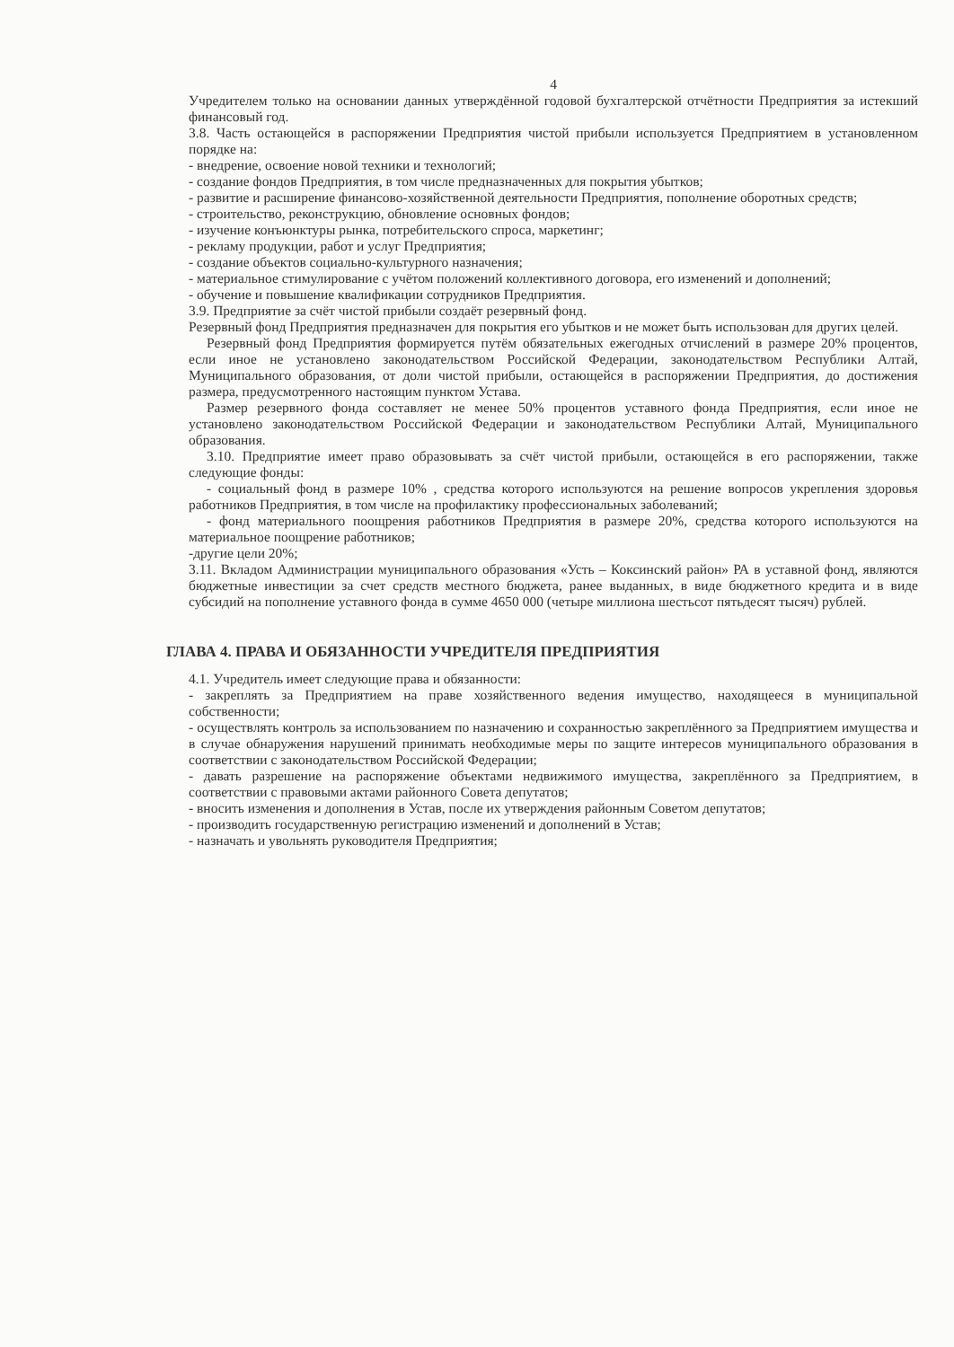4
Учредителем только на основании данных утверждённой годовой бухгалтерской отчётности Предприятия за истекший финансовый год.
3.8. Часть остающейся в распоряжении Предприятия чистой прибыли используется Предприятием в установленном порядке на:
- внедрение, освоение новой техники и технологий;
- создание фондов Предприятия, в том числе предназначенных для покрытия убытков;
- развитие и расширение финансово-хозяйственной деятельности Предприятия, пополнение оборотных средств;
- строительство, реконструкцию, обновление основных фондов;
- изучение конъюнктуры рынка, потребительского спроса, маркетинг;
- рекламу продукции, работ и услуг Предприятия;
- создание объектов социально-культурного назначения;
- материальное стимулирование с учётом положений коллективного договора, его изменений и дополнений;
- обучение и повышение квалификации сотрудников Предприятия.
3.9. Предприятие за счёт чистой прибыли создаёт резервный фонд.
Резервный фонд Предприятия предназначен для покрытия его убытков и не может быть использован для других целей.
Резервный фонд Предприятия формируется путём обязательных ежегодных отчислений в размере 20% процентов, если иное не установлено законодательством Российской Федерации, законодательством Республики Алтай, Муниципального образования, от доли чистой прибыли, остающейся в распоряжении Предприятия, до достижения размера, предусмотренного настоящим пунктом Устава.
Размер резервного фонда составляет не менее 50% процентов уставного фонда Предприятия, если иное не установлено законодательством Российской Федерации и законодательством Республики Алтай, Муниципального образования.
3.10. Предприятие имеет право образовывать за счёт чистой прибыли, остающейся в его распоряжении, также следующие фонды:
- социальный фонд в размере 10% , средства которого используются на решение вопросов укрепления здоровья работников Предприятия, в том числе на профилактику профессиональных заболеваний;
- фонд материального поощрения работников Предприятия в размере 20%, средства которого используются на материальное поощрение работников;
-другие цели 20%;
3.11. Вкладом Администрации муниципального образования «Усть – Коксинский район» РА в уставной фонд, являются бюджетные инвестиции за счет средств местного бюджета, ранее выданных, в виде бюджетного кредита и в виде субсидий на пополнение уставного фонда в сумме 4650 000 (четыре миллиона шестьсот пятьдесят тысяч) рублей.
ГЛАВА 4. ПРАВА И ОБЯЗАННОСТИ УЧРЕДИТЕЛЯ ПРЕДПРИЯТИЯ
4.1. Учредитель имеет следующие права и обязанности:
- закреплять за Предприятием на праве хозяйственного ведения имущество, находящееся в муниципальной собственности;
- осуществлять контроль за использованием по назначению и сохранностью закреплённого за Предприятием имущества и в случае обнаружения нарушений принимать необходимые меры по защите интересов муниципального образования в соответствии с законодательством Российской Федерации;
- давать разрешение на распоряжение объектами недвижимого имущества, закреплённого за Предприятием, в соответствии с правовыми актами районного Совета депутатов;
- вносить изменения и дополнения в Устав, после их утверждения районным Советом депутатов;
- производить государственную регистрацию изменений и дополнений в Устав;
- назначать и увольнять руководителя Предприятия;